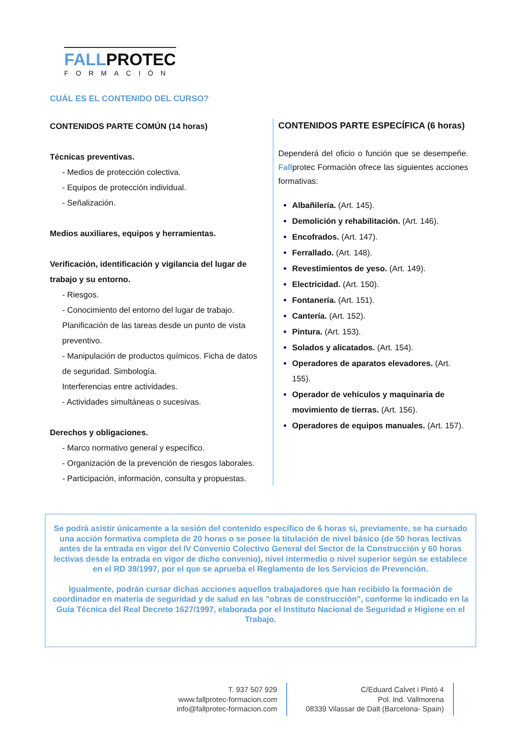FALLPROTEC
FORMACIÓN
CUÁL ES EL CONTENIDO DEL CURSO?
CONTENIDOS PARTE COMÚN (14 horas)
Técnicas preventivas.
- Medios de protección colectiva.
- Equipos de protección individual.
- Señalización.
Medios auxiliares, equipos y herramientas.
Verificación, identificación y vigilancia del lugar de trabajo y su entorno.
- Riesgos.
- Conocimiento del entorno del lugar de trabajo. Planificación de las tareas desde un punto de vista preventivo.
- Manipulación de productos químicos. Ficha de datos de seguridad. Simbología.
Interferencias entre actividades.
- Actividades simultáneas o sucesivas.
Derechos y obligaciones.
- Marco normativo general y específico.
- Organización de la prevención de riesgos laborales.
- Participación, información, consulta y propuestas.
CONTENIDOS PARTE ESPECÍFICA (6 horas)
Dependerá del oficio o función que se desempeñe. Fallprotec Formación ofrece las siguientes acciones formativas:
Albañilería. (Art. 145).
Demolición y rehabilitación. (Art. 146).
Encofrados. (Art. 147).
Ferrallado. (Art. 148).
Revestimientos de yeso. (Art. 149).
Electricidad. (Art. 150).
Fontanería. (Art. 151).
Cantería. (Art. 152).
Pintura. (Art. 153).
Solados y alicatados. (Art. 154).
Operadores de aparatos elevadores. (Art. 155).
Operador de vehículos y maquinaria de movimiento de tierras. (Art. 156).
Operadores de equipos manuales. (Art. 157).
Se podrá asistir únicamente a la sesión del contenido específico de 6 horas si, previamente, se ha cursado una acción formativa completa de 20 horas o se posee la titulación de nivel básico (de 50 horas lectivas antes de la entrada en vigor del IV Convenio Colectivo General del Sector de la Construcción y 60 horas lectivas desde la entrada en vigor de dicho convenio), nivel intermedio o nivel superior según se establece en el RD 39/1997, por el que se aprueba el Reglamento de los Servicios de Prevención.
Igualmente, podrán cursar dichas acciones aquellos trabajadores que han recibido la formación de coordinador en materia de seguridad y de salud en las "obras de construcción", conforme lo indicado en la Guía Técnica del Real Decreto 1627/1997, elaborada por el Instituto Nacional de Seguridad e Higiene en el Trabajo.
T. 937 507 929
www.fallprotec-formacion.com
info@fallprotec-formacion.com
C/Eduard Calvet i Pintó 4
Pol. Ind. Vallmorena
08339 Vilassar de Dalt (Barcelona- Spain)